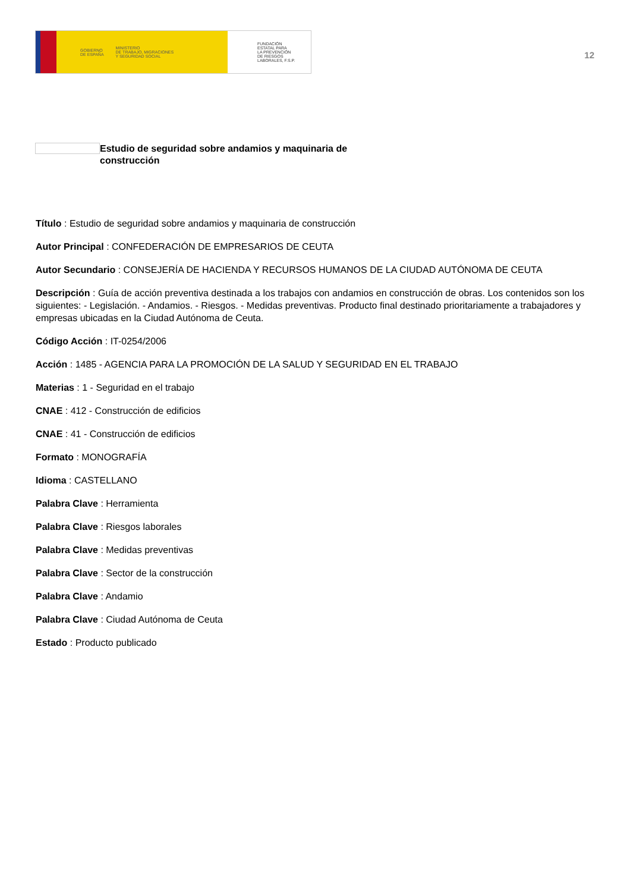GOBIERNO
DE ESPAÑA MINISTERIO
DE TRABAJO, MIGRACIONES
Y SEGURIDAD SOCIAL
FUNDACIÓN
ESTATAL PARA
LA PREVENCIÓN
DE RIESGOS
LABORALES, F.S.P.
12
Estudio de seguridad sobre andamios y maquinaria de construcción
Título : Estudio de seguridad sobre andamios y maquinaria de construcción
Autor Principal : CONFEDERACIÓN DE EMPRESARIOS DE CEUTA
Autor Secundario : CONSEJERÍA DE HACIENDA Y RECURSOS HUMANOS DE LA CIUDAD AUTÓNOMA DE CEUTA
Descripción : Guía de acción preventiva destinada a los trabajos con andamios en construcción de obras. Los contenidos son los siguientes: - Legislación. - Andamios. - Riesgos. - Medidas preventivas. Producto final destinado prioritariamente a trabajadores y empresas ubicadas en la Ciudad Autónoma de Ceuta.
Código Acción : IT-0254/2006
Acción : 1485 - AGENCIA PARA LA PROMOCIÓN DE LA SALUD Y SEGURIDAD EN EL TRABAJO
Materias : 1 - Seguridad en el trabajo
CNAE : 412 - Construcción de edificios
CNAE : 41 - Construcción de edificios
Formato : MONOGRAFÍA
Idioma : CASTELLANO
Palabra Clave : Herramienta
Palabra Clave : Riesgos laborales
Palabra Clave : Medidas preventivas
Palabra Clave : Sector de la construcción
Palabra Clave : Andamio
Palabra Clave : Ciudad Autónoma de Ceuta
Estado : Producto publicado